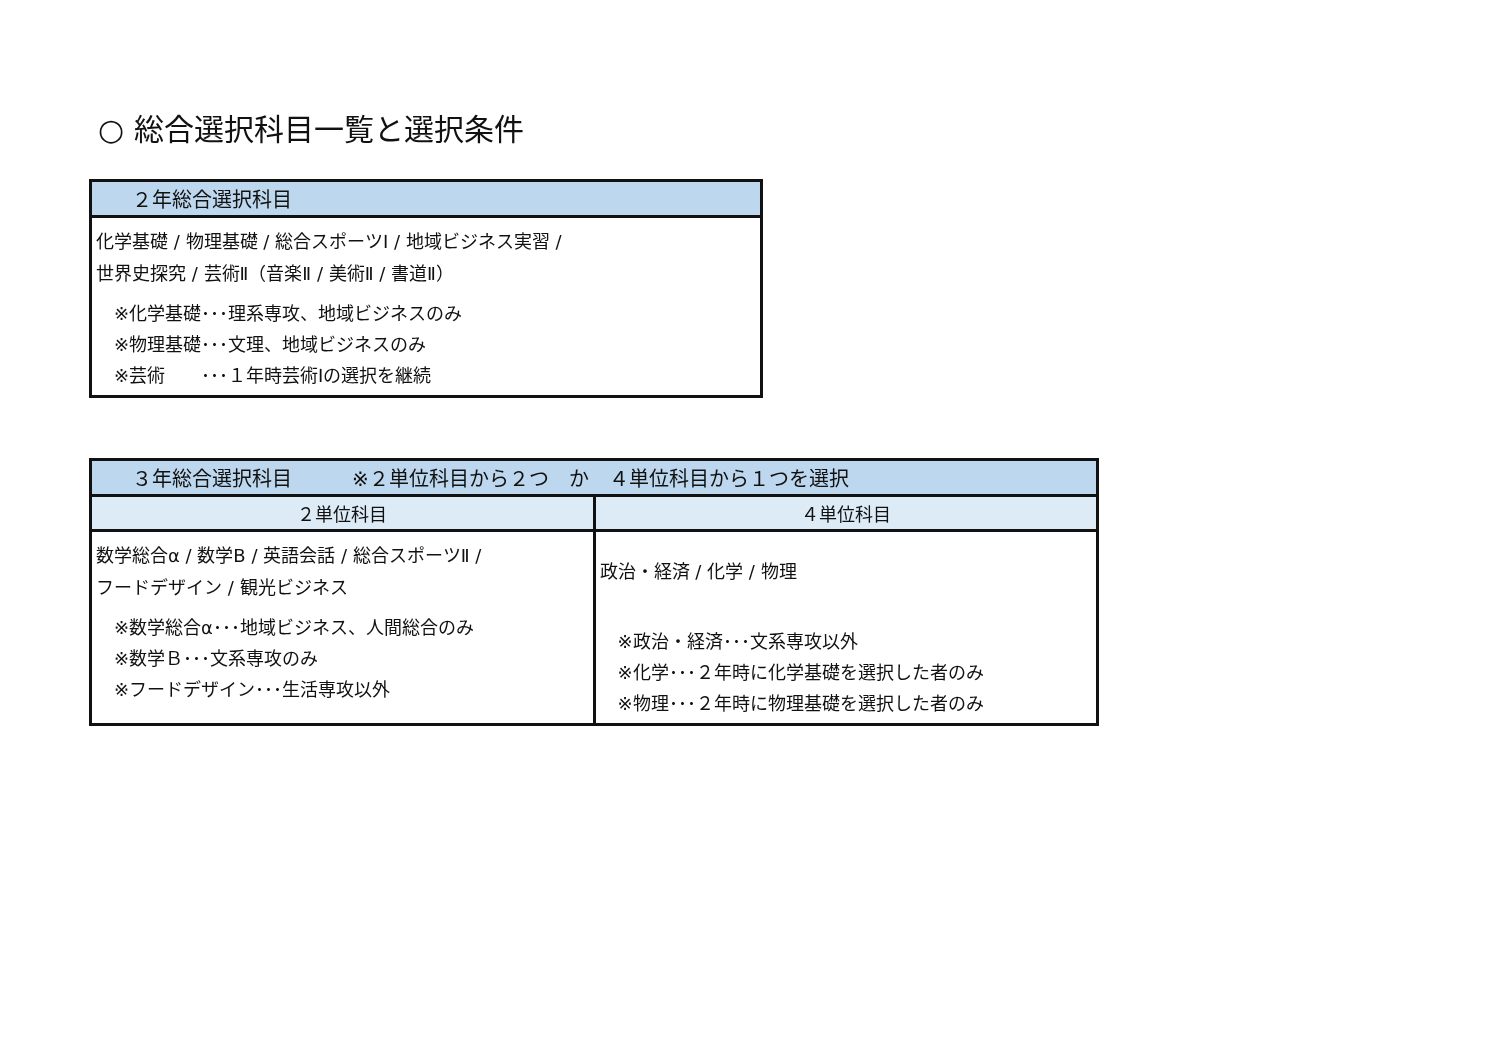○ 総合選択科目一覧と選択条件
| ２年総合選択科目 |
| --- |
| 化学基礎 / 物理基礎 / 総合スポーツⅠ / 地域ビジネス実習 / 世界史探究 / 芸術Ⅱ（音楽Ⅱ / 美術Ⅱ / 書道Ⅱ） ※化学基礎･･･理系専攻、地域ビジネスのみ ※物理基礎･･･文理、地域ビジネスのみ ※芸術 ･･･１年時芸術Ⅰの選択を継続 |
| ３年総合選択科目 ※２単位科目から２つ か ４単位科目から１つを選択 | |
| --- | --- |
| ２単位科目 | ４単位科目 |
| 数学総合α / 数学B / 英語会話 / 総合スポーツⅡ / フードデザイン / 観光ビジネス ※数学総合α･･･地域ビジネス、人間総合のみ ※数学Ｂ･･･文系専攻のみ ※フードデザイン･･･生活専攻以外 | 政治・経済 / 化学 / 物理 ※政治・経済･･･文系専攻以外 ※化学･･･２年時に化学基礎を選択した者のみ ※物理･･･２年時に物理基礎を選択した者のみ |